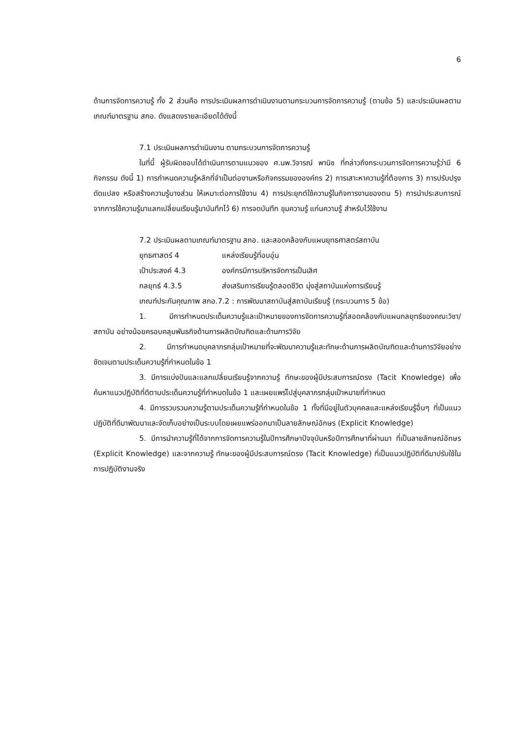6
ด้านการจัดการความรู้ ทั้ง 2 ส่วนคือ การประเมินผลการดำเนินงานตามกระบวนการจัดการความรู้ (ตามข้อ 5) และประเมินผลตามเกณฑ์มาตรฐาน สกอ. ดังแสดงรายละเอียดได้ดังนี้
7.1 ประเมินผลการดำเนินงาน ตามกระบวนการจัดการความรู้
ในที่นี้ ผู้รับผิดชอบได้ดำเนินการตามแนวของ ศ.นพ.วิจารณ์ พานิช ที่กล่าวถึงกระบวนการจัดการความรู้ว่ามี 6 กิจกรรม ดังนี้ 1) การกำหนดความรู้หลักที่จำเป็นต่องานหรือกิจกรรมขององค์กร 2) การเสาะหาความรู้ที่ต้องการ 3) การปรับปรุง ดัดแปลง หรือสร้างความรู้บางส่วน ให้เหมาะต่อการใช้งาน 4) การประยุกต์ใช้ความรู้ในกิจการงานของตน 5) การนำประสบการณ์จากการใช้ความรู้มาแลกเปลี่ยนเรียนรู้มาบันทึกไว้ 6) การจดบันทึก ขุมความรู้ แก่นความรู้ สำหรับไว้ใช้งาน
7.2 ประเมินผลตามเกณฑ์มาตรฐาน สกอ. และสอดคล้องกับแผนยุทธศาสตร์สถาบัน
ยุทธศาสตร์ 4 แหล่งเรียนรู้ที่อบอุ่น
เป้าประสงค์ 4.3 องค์กรมีการบริหารจัดการเป็นเลิศ
กลยุทธ์ 4.3.5 ส่งเสริมการเรียนรู้ตลอดชีวิต มุ่งสู่สถาบันแห่งการเรียนรู้
เกณฑ์ประกันคุณภาพ สกอ.7.2 : การพัฒนาสถาบันสู่สถาบันเรียนรู้ (กระบวนการ 5 ข้อ)
1. มีการกำหนดประเด็นความรู้และเป้าหมายของการจัดการความรู้ที่สอดคล้องกับแผนกลยุทธ์ของคณะวิชา/สถาบัน อย่างน้อยครอบคลุมพันธกิจด้านการผลิตบัณฑิตและด้านการวิจัย
2. มีการกำหนดบุคลากรกลุ่มเป้าหมายที่จะพัฒนาความรู้และทักษะด้านการผลิตบัณฑิตและด้านการวิจัยอย่างชัดเจนตามประเด็นความรู้ที่กำหนดในข้อ 1
3. มีการแบ่งปันและแลกเปลี่ยนเรียนรู้จากความรู้ ทักษะของผู้มีประสบการณ์ตรง (Tacit Knowledge) เพื่อค้นหาแนวปฏิบัติที่ดีตามประเด็นความรู้ที่กำหนดในข้อ 1 และเผยแพร่ไปสู่บุคลากรกลุ่มเป้าหมายที่กำหนด
4. มีการรวบรวมความรู้ตามประเด็นความรู้ที่กำหนดในข้อ 1 ทั้งที่มีอยู่ในตัวบุคคลและแหล่งเรียนรู้อื่นๆ ที่เป็นแนวปฏิบัติที่ดีมาพัฒนาและจัดเก็บอย่างเป็นระบบโดยเผยแพร่ออกมาเป็นลายลักษณ์อักษร (Explicit Knowledge)
5. มีการนำความรู้ที่ได้จากการจัดการความรู้ในปีการศึกษาปัจจุบันหรือปีการศึกษาที่ผ่านมา ที่เป็นลายลักษณ์อักษร (Explicit Knowledge) และจากความรู้ ทักษะของผู้มีประสบการณ์ตรง (Tacit Knowledge) ที่เป็นแนวปฏิบัติที่ดีมาปรับใช้ในการปฏิบัติงานจริง